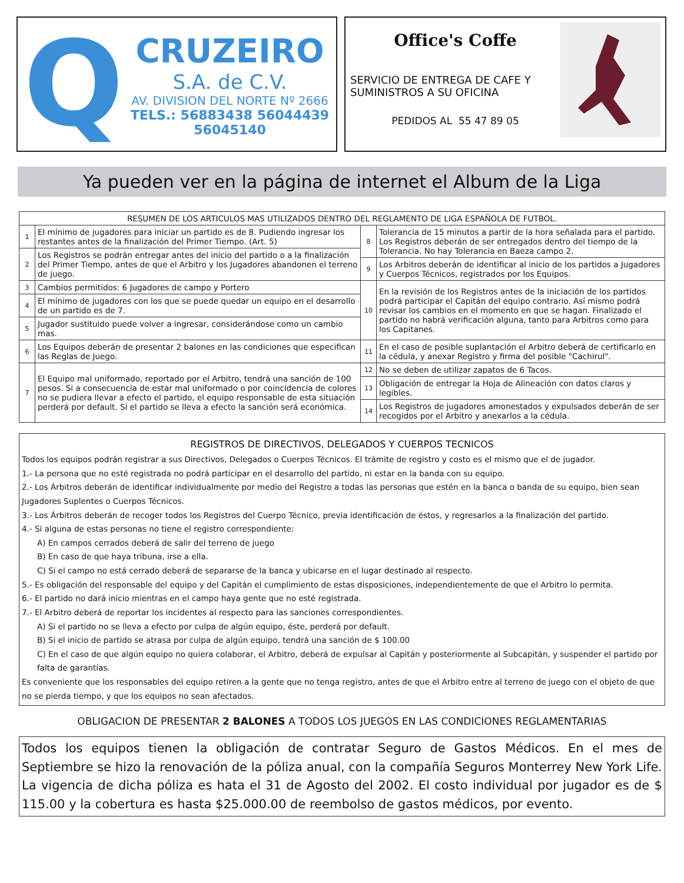Q
CRUZEIRO
S.A. de C.V.
AV. DIVISION DEL NORTE Nº 2666
TELS.: 56883438 56044439 56045140
Office's Coffe
SERVICIO DE ENTREGA DE CAFE Y SUMINISTROS A SU OFICINA
PEDIDOS AL 55 47 89 05
Ya pueden ver en la página de internet el Album de la Liga
| RESUMEN DE LOS ARTICULOS MAS UTILIZADOS DENTRO DEL REGLAMENTO DE LIGA ESPAÑOLA DE FUTBOL. | | | |
| --- | --- | --- | --- |
| 1 | El mínimo de jugadores para iniciar un partido es de 8. Pudiendo ingresar los restantes antes de la finalización del Primer Tiempo. (Art. 5) | 8 | Tolerancia de 15 minutos a partir de la hora señalada para el partido. Los Registros deberán de ser entregados dentro del tiempo de la Tolerancia. No hay Tolerancia en Baeza campo 2. |
| 2 | Los Registros se podrán entregar antes del inicio del partido o a la finalización del Primer Tiempo, antes de que el Arbitro y los Jugadores abandonen el terreno de juego. | | |
| | | 9 | Los Arbitros deberán de identificar al inicio de los partidos a Jugadores y Cuerpos Técnicos, registrados por los Equipos. |
| 3 | Cambios permitidos: 6 Jugadores de campo y Portero | 10 | En la revisión de los Registros antes de la iniciación de los partidos podrá participar el Capitán del equipo contrario. Así mismo podrá revisar los cambios en el momento en que se hagan. Finalizado el partido no habrá verificación alguna, tanto para Arbitros como para los Capitanes. |
| 4 | El mínimo de jugadores con los que se puede quedar un equipo en el desarrollo de un partido es de 7. | | |
| 5 | Jugador sustituido puede volver a ingresar, considerándose como un cambio mas. | | |
| 6 | Los Equipos deberán de presentar 2 balones en las condiciones que especifican las Reglas de Juego. | 11 | En el caso de posible suplantación el Arbitro deberá de certificarlo en la cédula, y anexar Registro y firma del posible "Cachirul". |
| 7 | El Equipo mal uniformado, reportado por el Arbitro, tendrá una sanción de 100 pesos. Si a consecuencia de estar mal uniformado o por coincidencia de colores no se pudiera llevar a efecto el partido, el equipo responsable de esta situación perderá por default. Si el partido se lleva a efecto la sanción será económica. | 12 | No se deben de utilizar zapatos de 6 Tacos. |
| | | 13 | Obligación de entregar la Hoja de Alineación con datos claros y legibles. |
| | | 14 | Los Registros de jugadores amonestados y expulsados deberán de ser recogidos por el Arbitro y anexarlos a la cédula. |
REGISTROS DE DIRECTIVOS, DELEGADOS Y CUERPOS TECNICOS
Todos los equipos podrán registrar a sus Directivos, Delegados o Cuerpos Técnicos. El trámite de registro y costo es el mismo que el de jugador.
1.- La persona que no esté registrada no podrá participar en el desarrollo del partido, ni estar en la banda con su equipo.
2.- Los Árbitros deberán de identificar individualmente por medio del Registro a todas las personas que estén en la banca o banda de su equipo, bien sean Jugadores Suplentes o Cuerpos Técnicos.
3.- Los Árbitros deberán de recoger todos los Registros del Cuerpo Técnico, previa identificación de éstos, y regresarlos a la finalización del partido.
4.- Si alguna de estas personas no tiene el registro correspondiente:
A) En campos cerrados deberá de salir del terreno de juego
B) En caso de que haya tribuna, irse a ella.
C) Si el campo no está cerrado deberá de separarse de la banca y ubicarse en el lugar destinado al respecto.
5.- Es obligación del responsable del equipo y del Capitán el cumplimiento de estas disposiciones, independientemente de que el Arbitro lo permita.
6.- El partido no dará inicio mientras en el campo haya gente que no esté registrada.
7.- El Arbitro deberá de reportar los incidentes al respecto para las sanciones correspondientes.
A) Si el partido no se lleva a efecto por culpa de algún equipo, éste, perderá por default.
B) Si el inicio de partido se atrasa por culpa de algún equipo, tendrá una sanción de $ 100.00
C) En el caso de que algún equipo no quiera colaborar, el Arbitro, deberá de expulsar al Capitán y posteriormente al Subcapitán, y suspender el partido por falta de garantías.
Es conveniente que los responsables del equipo retiren a la gente que no tenga registro, antes de que el Arbitro entre al terreno de juego con el objeto de que no se pierda tiempo, y que los equipos no sean afectados.
OBLIGACION DE PRESENTAR 2 BALONES A TODOS LOS JUEGOS EN LAS CONDICIONES REGLAMENTARIAS
Todos los equipos tienen la obligación de contratar Seguro de Gastos Médicos. En el mes de Septiembre se hizo la renovación de la póliza anual, con la compañía Seguros Monterrey New York Life. La vigencia de dicha póliza es hata el 31 de Agosto del 2002. El costo individual por jugador es de $ 115.00 y la cobertura es hasta $25.000.00 de reembolso de gastos médicos, por evento.